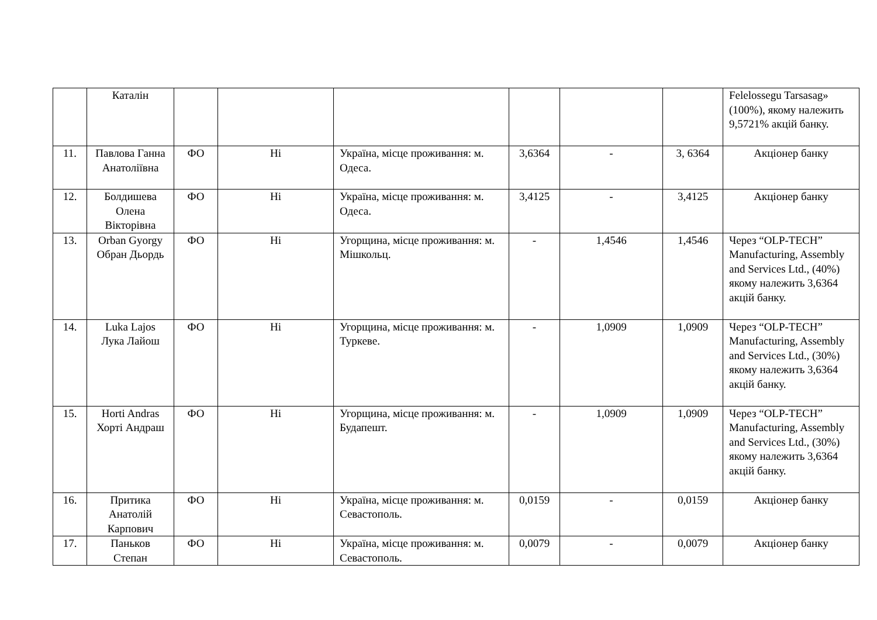| | Каталін | | | | | | | Felelossegu Tarsasag» (100%), якому належить 9,5721% акцій банку. |
| 11. | Павлова Ганна Анатоліївна | ФО | Ні | Україна, місце проживання: м. Одеса. | 3,6364 | - | 3, 6364 | Акціонер банку |
| 12. | Болдишева Олена Вікторівна | ФО | Ні | Україна, місце проживання: м. Одеса. | 3,4125 | - | 3,4125 | Акціонер банку |
| 13. | Orban Gyorgy Обран Дьордь | ФО | Ні | Угорщина, місце проживання: м. Мішкольц. | - | 1,4546 | 1,4546 | Через “OLP-TECH” Manufacturing, Assembly and Services Ltd., (40%) якому належить 3,6364 акцій банку. |
| 14. | Luka Lajos Лука Лайош | ФО | Ні | Угорщина, місце проживання: м. Туркеве. | - | 1,0909 | 1,0909 | Через “OLP-TECH” Manufacturing, Assembly and Services Ltd., (30%) якому належить 3,6364 акцій банку. |
| 15. | Horti Andras Хорті Андраш | ФО | Ні | Угорщина, місце проживання: м. Будапешт. | - | 1,0909 | 1,0909 | Через “OLP-TECH” Manufacturing, Assembly and Services Ltd., (30%) якому належить 3,6364 акцій банку. |
| 16. | Притика Анатолій Карпович | ФО | Ні | Україна, місце проживання: м. Севастополь. | 0,0159 | - | 0,0159 | Акціонер банку |
| 17. | Паньков Степан | ФО | Ні | Україна, місце проживання: м. Севастополь. | 0,0079 | - | 0,0079 | Акціонер банку |